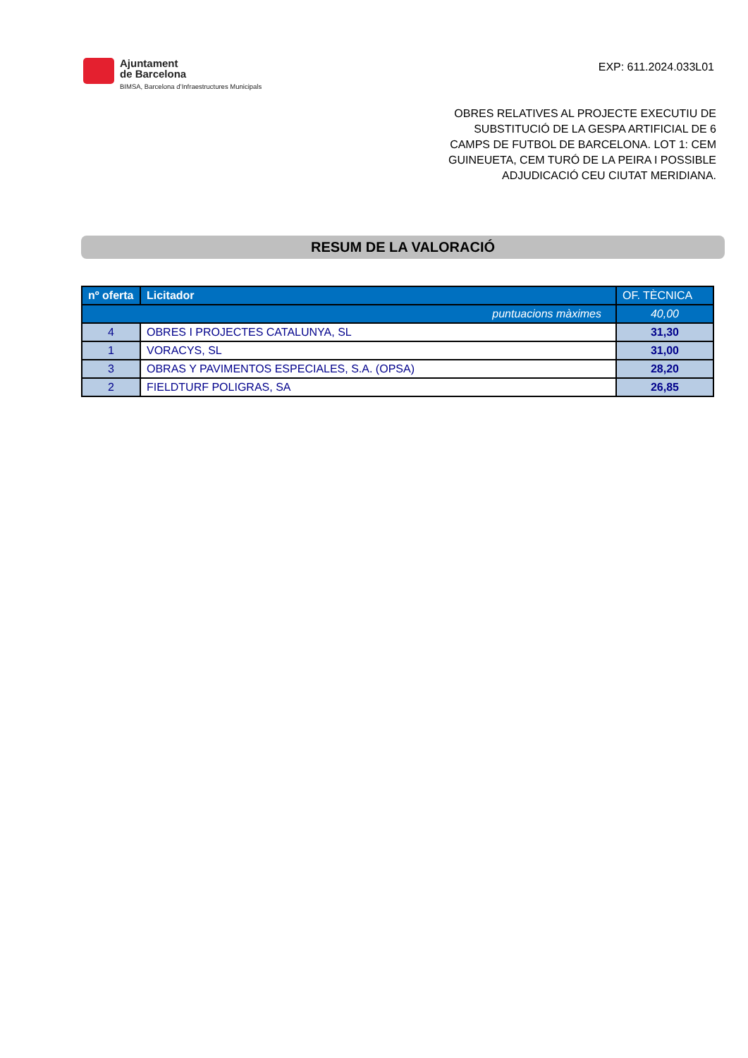Ajuntament
de Barcelona
BIMSA, Barcelona d’Infraestructures Municipals
EXP: 611.2024.033L01
OBRES RELATIVES AL PROJECTE EXECUTIU DE
SUBSTITUCIÓ DE LA GESPA ARTIFICIAL DE 6
CAMPS DE FUTBOL DE BARCELONA. LOT 1: CEM
GUINEUETA, CEM TURÓ DE LA PEIRA I POSSIBLE
ADJUDICACIÓ CEU CIUTAT MERIDIANA.
RESUM DE LA VALORACIÓ
| nº oferta | Licitador | OF. TÈCNICA |
| --- | --- | --- |
| puntuacions màximes | | 40,00 |
| 4 | OBRES I PROJECTES CATALUNYA, SL | 31,30 |
| 1 | VORACYS, SL | 31,00 |
| 3 | OBRAS Y PAVIMENTOS ESPECIALES, S.A. (OPSA) | 28,20 |
| 2 | FIELDTURF POLIGRAS, SA | 26,85 |